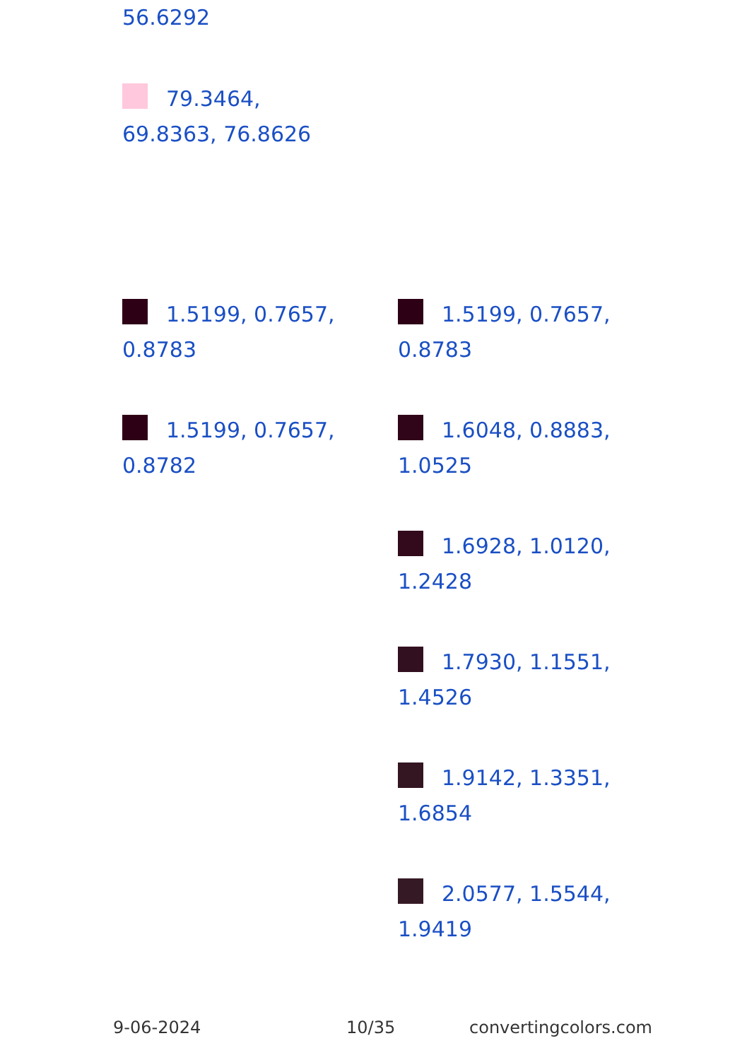56.6292
79.3464, 69.8363, 76.8626
1.5199, 0.7657, 0.8783
1.5199, 0.7657, 0.8782
1.5199, 0.7657, 0.8783
1.6048, 0.8883, 1.0525
1.6928, 1.0120, 1.2428
1.7930, 1.1551, 1.4526
1.9142, 1.3351, 1.6854
2.0577, 1.5544, 1.9419
9-06-2024 10/35 convertingcolors.com